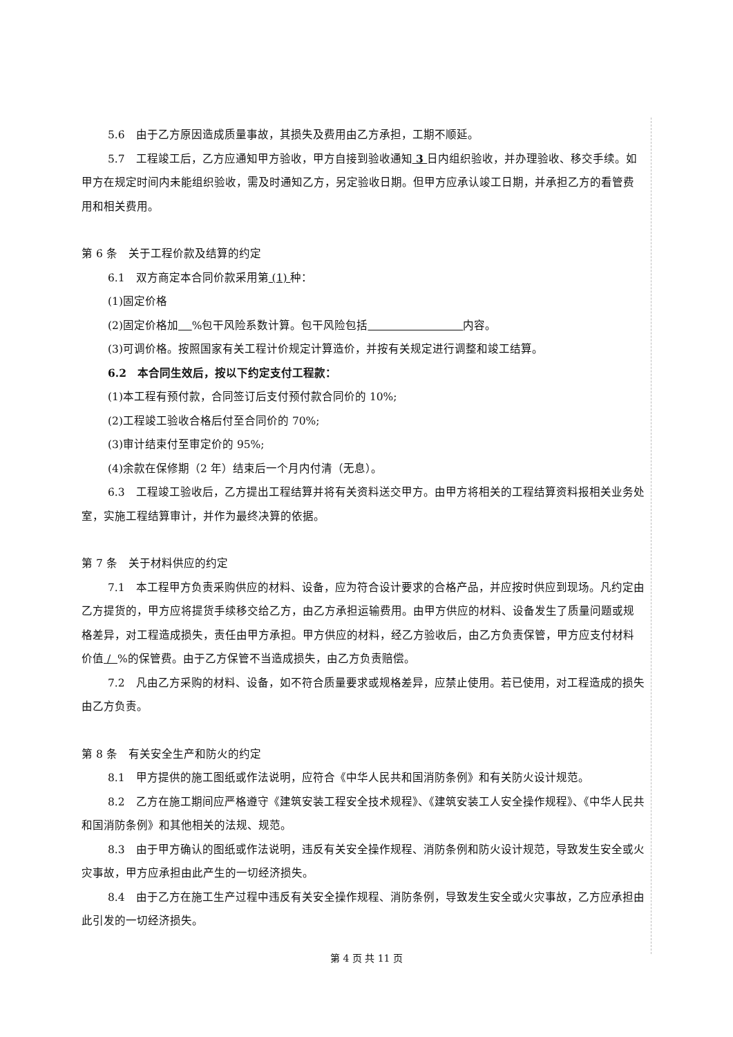5.6　由于乙方原因造成质量事故，其损失及费用由乙方承担，工期不顺延。
5.7　工程竣工后，乙方应通知甲方验收，甲方自接到验收通知 3 日内组织验收，并办理验收、移交手续。如甲方在规定时间内未能组织验收，需及时通知乙方，另定验收日期。但甲方应承认竣工日期，并承担乙方的看管费用和相关费用。
第 6 条　关于工程价款及结算的约定
6.1　双方商定本合同价款采用第 (1) 种：
(1)固定价格
(2)固定价格加 %包干风险系数计算。包干风险包括 内容。
(3)可调价格。按照国家有关工程计价规定计算造价，并按有关规定进行调整和竣工结算。
6.2　本合同生效后，按以下约定支付工程款：
(1)本工程有预付款，合同签订后支付预付款合同价的 10%;
(2)工程竣工验收合格后付至合同价的 70%;
(3)审计结束付至审定价的 95%;
(4)余款在保修期（2 年）结束后一个月内付清（无息）。
6.3　工程竣工验收后，乙方提出工程结算并将有关资料送交甲方。由甲方将相关的工程结算资料报相关业务处室，实施工程结算审计，并作为最终决算的依据。
第 7 条　关于材料供应的约定
7.1　本工程甲方负责采购供应的材料、设备，应为符合设计要求的合格产品，并应按时供应到现场。凡约定由乙方提货的，甲方应将提货手续移交给乙方，由乙方承担运输费用。由甲方供应的材料、设备发生了质量问题或规格差异，对工程造成损失，责任由甲方承担。甲方供应的材料，经乙方验收后，由乙方负责保管，甲方应支付材料价值 / %的保管费。由于乙方保管不当造成损失，由乙方负责赔偿。
7.2　凡由乙方采购的材料、设备，如不符合质量要求或规格差异，应禁止使用。若已使用，对工程造成的损失由乙方负责。
第 8 条　有关安全生产和防火的约定
8.1　甲方提供的施工图纸或作法说明，应符合《中华人民共和国消防条例》和有关防火设计规范。
8.2　乙方在施工期间应严格遵守《建筑安装工程安全技术规程》、《建筑安装工人安全操作规程》、《中华人民共和国消防条例》和其他相关的法规、规范。
8.3　由于甲方确认的图纸或作法说明，违反有关安全操作规程、消防条例和防火设计规范，导致发生安全或火灾事故，甲方应承担由此产生的一切经济损失。
8.4　由于乙方在施工生产过程中违反有关安全操作规程、消防条例，导致发生安全或火灾事故，乙方应承担由此引发的一切经济损失。
第 4 页 共 11 页